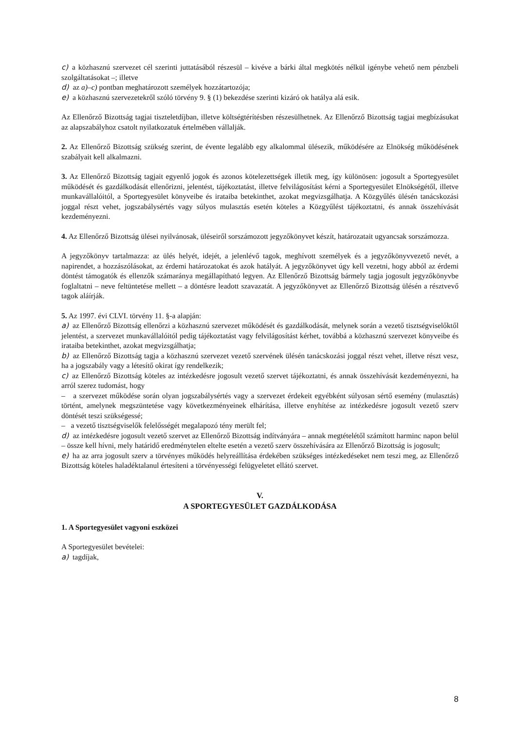c) a közhasznú szervezet cél szerinti juttatásából részesül – kivéve a bárki által megkötés nélkül igénybe vehető nem pénzbeli szolgáltatásokat –; illetve
d) az a)–c) pontban meghatározott személyek hozzátartozója;
e) a közhasznú szervezetekről szóló törvény 9. § (1) bekezdése szerinti kizáró ok hatálya alá esik.
Az Ellenőrző Bizottság tagjai tiszteletdíjban, illetve költségtérítésben részesülhetnek. Az Ellenőrző Bizottság tagjai megbízásukat az alapszabályhoz csatolt nyilatkozatuk értelmében vállalják.
2. Az Ellenőrző Bizottság szükség szerint, de évente legalább egy alkalommal ülésezik, működésére az Elnökség működésének szabályait kell alkalmazni.
3. Az Ellenőrző Bizottság tagjait egyenlő jogok és azonos kötelezettségek illetik meg, így különösen: jogosult a Sportegyesület működését és gazdálkodását ellenőrizni, jelentést, tájékoztatást, illetve felvilágosítást kérni a Sportegyesület Elnökségétől, illetve munkavállalóitól, a Sportegyesület könyveibe és irataiba betekinthet, azokat megvizsgálhatja. A Közgyűlés ülésén tanácskozási joggal részt vehet, jogszabálysértés vagy súlyos mulasztás esetén köteles a Közgyűlést tájékoztatni, és annak összehívását kezdeményezni.
4. Az Ellenőrző Bizottság ülései nyilvánosak, üléseiről sorszámozott jegyzőkönyvet készít, határozatait ugyancsak sorszámozza.
A jegyzőkönyv tartalmazza: az ülés helyét, idejét, a jelenlévő tagok, meghívott személyek és a jegyzőkönyvvezető nevét, a napirendet, a hozzászólásokat, az érdemi határozatokat és azok hatályát. A jegyzőkönyvet úgy kell vezetni, hogy abból az érdemi döntést támogatók és ellenzők számaránya megállapítható legyen. Az Ellenőrző Bizottság bármely tagja jogosult jegyzőkönyvbe foglaltatni – neve feltüntetése mellett – a döntésre leadott szavazatát. A jegyzőkönyvet az Ellenőrző Bizottság ülésén a résztvevő tagok aláírják.
5. Az 1997. évi CLVI. törvény 11. §-a alapján:
a) az Ellenőrző Bizottság ellenőrzi a közhasznú szervezet működését és gazdálkodását, melynek során a vezető tisztségviselőktől jelentést, a szervezet munkavállalóitól pedig tájékoztatást vagy felvilágosítást kérhet, továbbá a közhasznú szervezet könyveibe és irataiba betekinthet, azokat megvizsgálhatja;
b) az Ellenőrző Bizottság tagja a közhasznú szervezet vezető szervének ülésén tanácskozási joggal részt vehet, illetve részt vesz, ha a jogszabály vagy a létesítő okirat így rendelkezik;
c) az Ellenőrző Bizottság köteles az intézkedésre jogosult vezető szervet tájékoztatni, és annak összehívását kezdeményezni, ha arról szerez tudomást, hogy
– a szervezet működése során olyan jogszabálysértés vagy a szervezet érdekeit egyébként súlyosan sértő esemény (mulasztás) történt, amelynek megszüntetése vagy következményeinek elhárítása, illetve enyhítése az intézkedésre jogosult vezető szerv döntését teszi szükségessé;
– a vezető tisztségviselők felelősségét megalapozó tény merült fel;
d) az intézkedésre jogosult vezető szervet az Ellenőrző Bizottság indítványára – annak megtételétől számított harminc napon belül – össze kell hívni, mely határidő eredménytelen eltelte esetén a vezető szerv összehívására az Ellenőrző Bizottság is jogosult;
e) ha az arra jogosult szerv a törvényes működés helyreállítása érdekében szükséges intézkedéseket nem teszi meg, az Ellenőrző Bizottság köteles haladéktalanul értesíteni a törvényességi felügyeletet ellátó szervet.
V.
A SPORTEGYESÜLET GAZDÁLKODÁSA
1. A Sportegyesület vagyoni eszközei
A Sportegyesület bevételei:
a) tagdíjak,
8